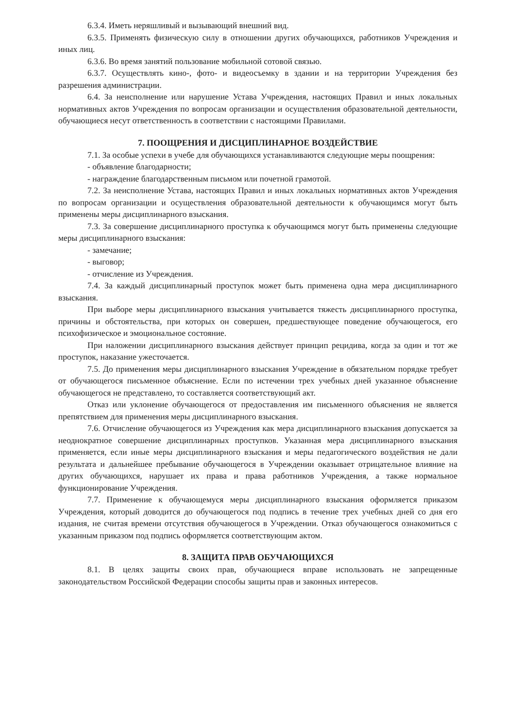6.3.4. Иметь неряшливый и вызывающий внешний вид.
6.3.5. Применять физическую силу в отношении других обучающихся, работников Учреждения и иных лиц.
6.3.6. Во время занятий пользование мобильной сотовой связью.
6.3.7. Осуществлять кино-, фото- и видеосъемку в здании и на территории Учреждения без разрешения администрации.
6.4. За неисполнение или нарушение Устава Учреждения, настоящих Правил и иных локальных нормативных актов Учреждения по вопросам организации и осуществления образовательной деятельности, обучающиеся несут ответственность в соответствии с настоящими Правилами.
7. ПООЩРЕНИЯ И ДИСЦИПЛИНАРНОЕ ВОЗДЕЙСТВИЕ
7.1. За особые успехи в учебе для обучающихся устанавливаются следующие меры поощрения:
- объявление благодарности;
- награждение благодарственным письмом или почетной грамотой.
7.2. За неисполнение Устава, настоящих Правил и иных локальных нормативных актов Учреждения по вопросам организации и осуществления образовательной деятельности к обучающимся могут быть применены меры дисциплинарного взыскания.
7.3. За совершение дисциплинарного проступка к обучающимся могут быть применены следующие меры дисциплинарного взыскания:
- замечание;
- выговор;
- отчисление из Учреждения.
7.4. За каждый дисциплинарный проступок может быть применена одна мера дисциплинарного взыскания.
При выборе меры дисциплинарного взыскания учитывается тяжесть дисциплинарного проступка, причины и обстоятельства, при которых он совершен, предшествующее поведение обучающегося, его психофизическое и эмоциональное состояние.
При наложении дисциплинарного взыскания действует принцип рецидива, когда за один и тот же проступок, наказание ужесточается.
7.5. До применения меры дисциплинарного взыскания Учреждение в обязательном порядке требует от обучающегося письменное объяснение. Если по истечении трех учебных дней указанное объяснение обучающегося не представлено, то составляется соответствующий акт.
Отказ или уклонение обучающегося от предоставления им письменного объяснения не является препятствием для применения меры дисциплинарного взыскания.
7.6. Отчисление обучающегося из Учреждения как мера дисциплинарного взыскания допускается за неоднократное совершение дисциплинарных проступков. Указанная мера дисциплинарного взыскания применяется, если иные меры дисциплинарного взыскания и меры педагогического воздействия не дали результата и дальнейшее пребывание обучающегося в Учреждении оказывает отрицательное влияние на других обучающихся, нарушает их права и права работников Учреждения, а также нормальное функционирование Учреждения.
7.7. Применение к обучающемуся меры дисциплинарного взыскания оформляется приказом Учреждения, который доводится до обучающегося под подпись в течение трех учебных дней со дня его издания, не считая времени отсутствия обучающегося в Учреждении. Отказ обучающегося ознакомиться с указанным приказом под подпись оформляется соответствующим актом.
8. ЗАЩИТА ПРАВ ОБУЧАЮЩИХСЯ
8.1. В целях защиты своих прав, обучающиеся вправе использовать не запрещенные законодательством Российской Федерации способы защиты прав и законных интересов.